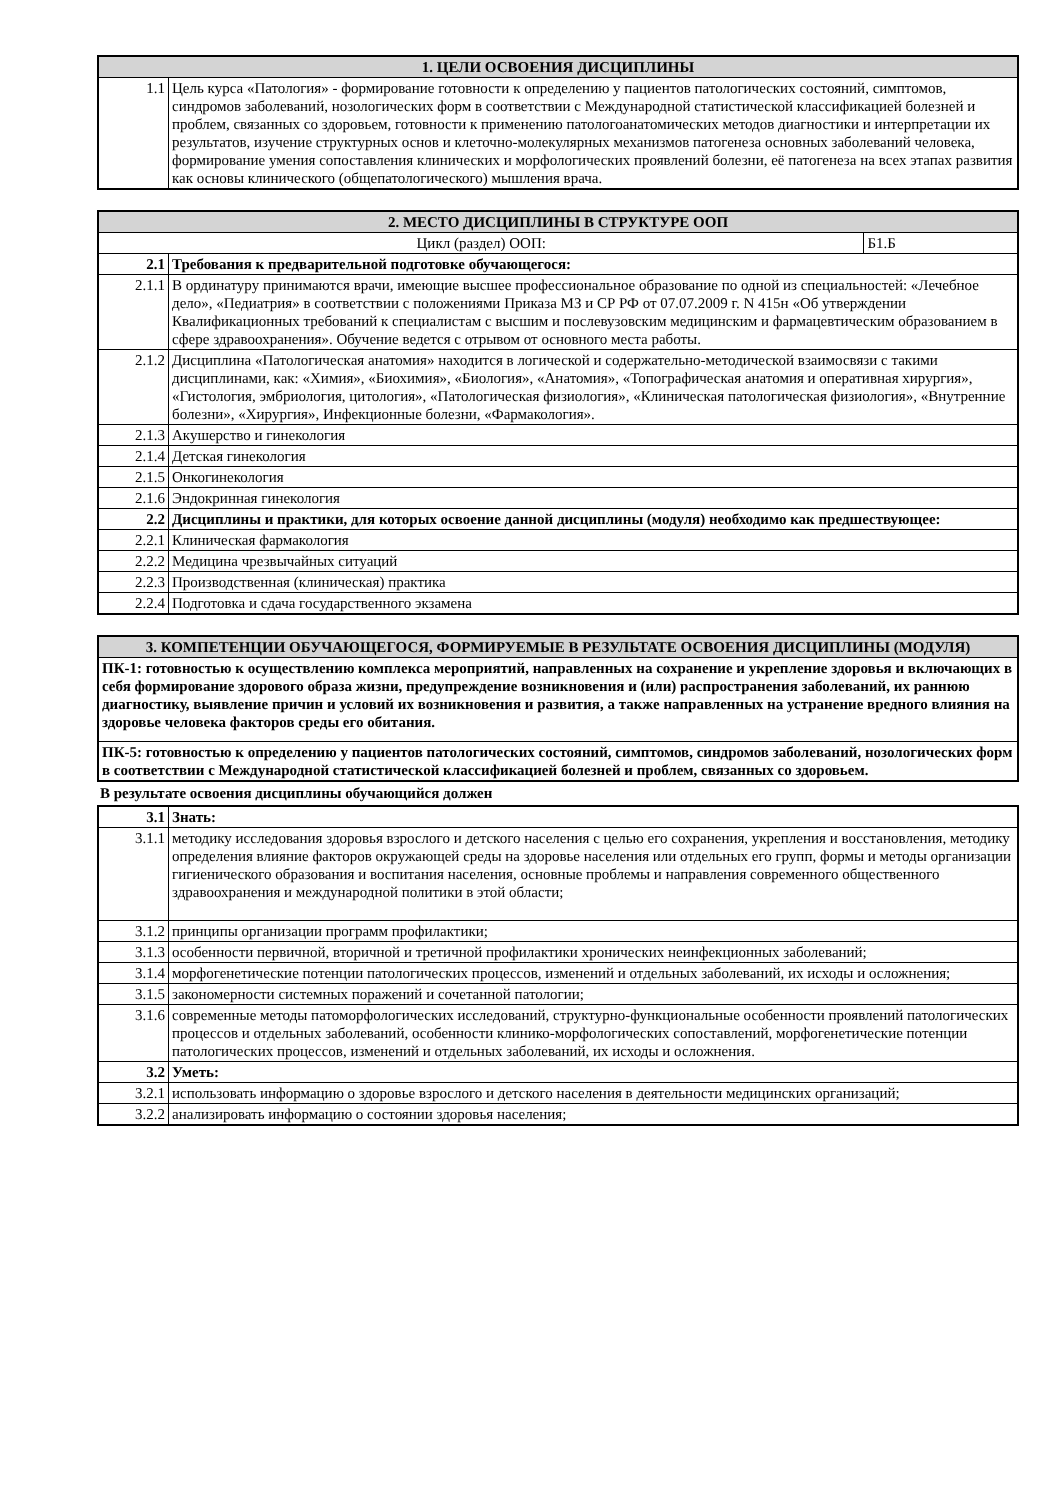| 1. ЦЕЛИ ОСВОЕНИЯ ДИСЦИПЛИНЫ | |
| --- | --- |
| 1.1 | Цель курса «Патология» - формирование готовности к определению у пациентов патологических состояний, симптомов, синдромов заболеваний, нозологических форм в соответствии с Международной статистической классификацией болезней и проблем, связанных со здоровьем, готовности к применению патологоанатомических методов диагностики и интерпретации их результатов, изучение структурных основ и клеточно-молекулярных механизмов патогенеза основных заболеваний человека, формирование умения сопоставления клинических и морфологических проявлений болезни, её патогенеза на всех этапах развития как основы клинического (общепатологического) мышления врача. |
| 2. МЕСТО ДИСЦИПЛИНЫ В СТРУКТУРЕ ООП | | |
| --- | --- | --- |
| Цикл (раздел) ООП: | | Б1.Б |
| 2.1 | Требования к предварительной подготовке обучающегося: | |
| 2.1.1 | В ординатуру принимаются врачи, имеющие высшее профессиональное образование по одной из специальностей: «Лечебное дело», «Педиатрия» в соответствии с положениями Приказа МЗ и СР РФ от 07.07.2009 г. N 415н «Об утверждении Квалификационных требований к специалистам с высшим и послевузовским медицинским и фармацевтическим образованием в сфере здравоохранения». Обучение ведется с отрывом от основного места работы. | |
| 2.1.2 | Дисциплина «Патологическая анатомия» находится в логической и содержательно-методической взаимосвязи с такими дисциплинами, как: «Химия», «Биохимия», «Биология», «Анатомия», «Топографическая анатомия и оперативная хирургия», «Гистология, эмбриология, цитология», «Патологическая физиология», «Клиническая патологическая физиология», «Внутренние болезни», «Хирургия», Инфекционные болезни, «Фармакология». | |
| 2.1.3 | Акушерство и гинекология | |
| 2.1.4 | Детская гинекология | |
| 2.1.5 | Онкогинекология | |
| 2.1.6 | Эндокринная гинекология | |
| 2.2 | Дисциплины и практики, для которых освоение данной дисциплины (модуля) необходимо как предшествующее: | |
| 2.2.1 | Клиническая фармакология | |
| 2.2.2 | Медицина чрезвычайных ситуаций | |
| 2.2.3 | Производственная (клиническая) практика | |
| 2.2.4 | Подготовка и сдача государственного экзамена | |
| 3. КОМПЕТЕНЦИИ ОБУЧАЮЩЕГОСЯ, ФОРМИРУЕМЫЕ В РЕЗУЛЬТАТЕ ОСВОЕНИЯ ДИСЦИПЛИНЫ (МОДУЛЯ) |
| --- |
| ПК-1: готовностью к осуществлению комплекса мероприятий, направленных на сохранение и укрепление здоровья и включающих в себя формирование здорового образа жизни, предупреждение возникновения и (или) распространения заболеваний, их раннюю диагностику, выявление причин и условий их возникновения и развития, а также направленных на устранение вредного влияния на здоровье человека факторов среды его обитания. |
| ПК-5: готовностью к определению у пациентов патологических состояний, симптомов, синдромов заболеваний, нозологических форм в соответствии с Международной статистической классификацией болезней и проблем, связанных со здоровьем. |
В результате освоения дисциплины обучающийся должен
| 3.1 | Знать: |
| 3.1.1 | методику исследования здоровья взрослого и детского населения с целью его сохранения, укрепления и восстановления, методику определения влияние факторов окружающей среды на здоровье населения или отдельных его групп, формы и методы организации гигиенического образования и воспитания населения, основные проблемы и направления современного общественного здравоохранения и международной политики в этой области; |
| 3.1.2 | принципы организации программ профилактики; |
| 3.1.3 | особенности первичной, вторичной и третичной профилактики хронических неинфекционных заболеваний; |
| 3.1.4 | морфогенетические потенции патологических процессов, изменений и отдельных заболеваний, их исходы и осложнения; |
| 3.1.5 | закономерности системных поражений и сочетанной патологии; |
| 3.1.6 | современные методы патоморфологических исследований, структурно-функциональные особенности проявлений патологических процессов и отдельных заболеваний, особенности клинико-морфологических сопоставлений, морфогенетические потенции патологических процессов, изменений и отдельных заболеваний, их исходы и осложнения. |
| 3.2 | Уметь: |
| 3.2.1 | использовать информацию о здоровье взрослого и детского населения в деятельности медицинских организаций; |
| 3.2.2 | анализировать информацию о состоянии здоровья населения; |